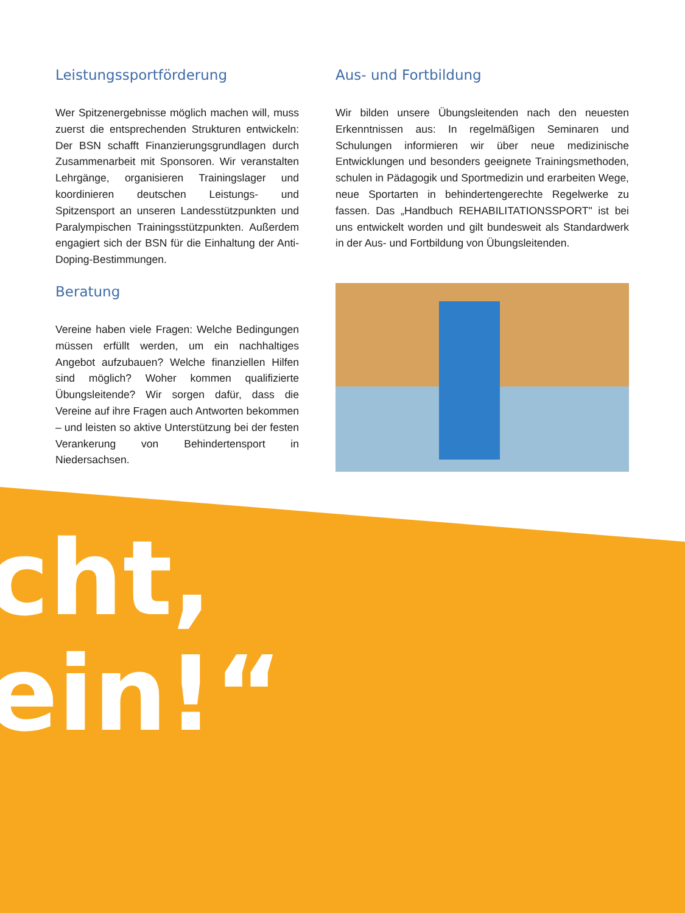Leistungssportförderung
Wer Spitzenergebnisse möglich machen will, muss zuerst die entsprechenden Strukturen entwickeln: Der BSN schafft Finanzierungsgrundlagen durch Zusammenarbeit mit Sponsoren. Wir veranstalten Lehrgänge, organisieren Trainingslager und koordinieren deutschen Leistungs- und Spitzensport an unseren Landesstützpunkten und Paralympischen Trainingsstützpunkten. Außerdem engagiert sich der BSN für die Einhaltung der Anti-Doping-Bestimmungen.
Beratung
Vereine haben viele Fragen: Welche Bedingungen müssen erfüllt werden, um ein nachhaltiges Angebot aufzubauen? Welche finanziellen Hilfen sind möglich? Woher kommen qualifizierte Übungsleitende? Wir sorgen dafür, dass die Vereine auf ihre Fragen auch Antworten bekommen – und leisten so aktive Unterstützung bei der festen Verankerung von Behindertensport in Niedersachsen.
Aus- und Fortbildung
Wir bilden unsere Übungsleitenden nach den neuesten Erkenntnissen aus: In regelmäßigen Seminaren und Schulungen informieren wir über neue medizinische Entwicklungen und besonders geeignete Trainingsmethoden, schulen in Pädagogik und Sportmedizin und erarbeiten Wege, neue Sportarten in behindertengerechte Regelwerke zu fassen. Das „Handbuch REHABILITATIONSSPORT" ist bei uns entwickelt worden und gilt bundesweit als Standardwerk in der Aus- und Fortbildung von Übungsleitenden.
cht,
ein!“